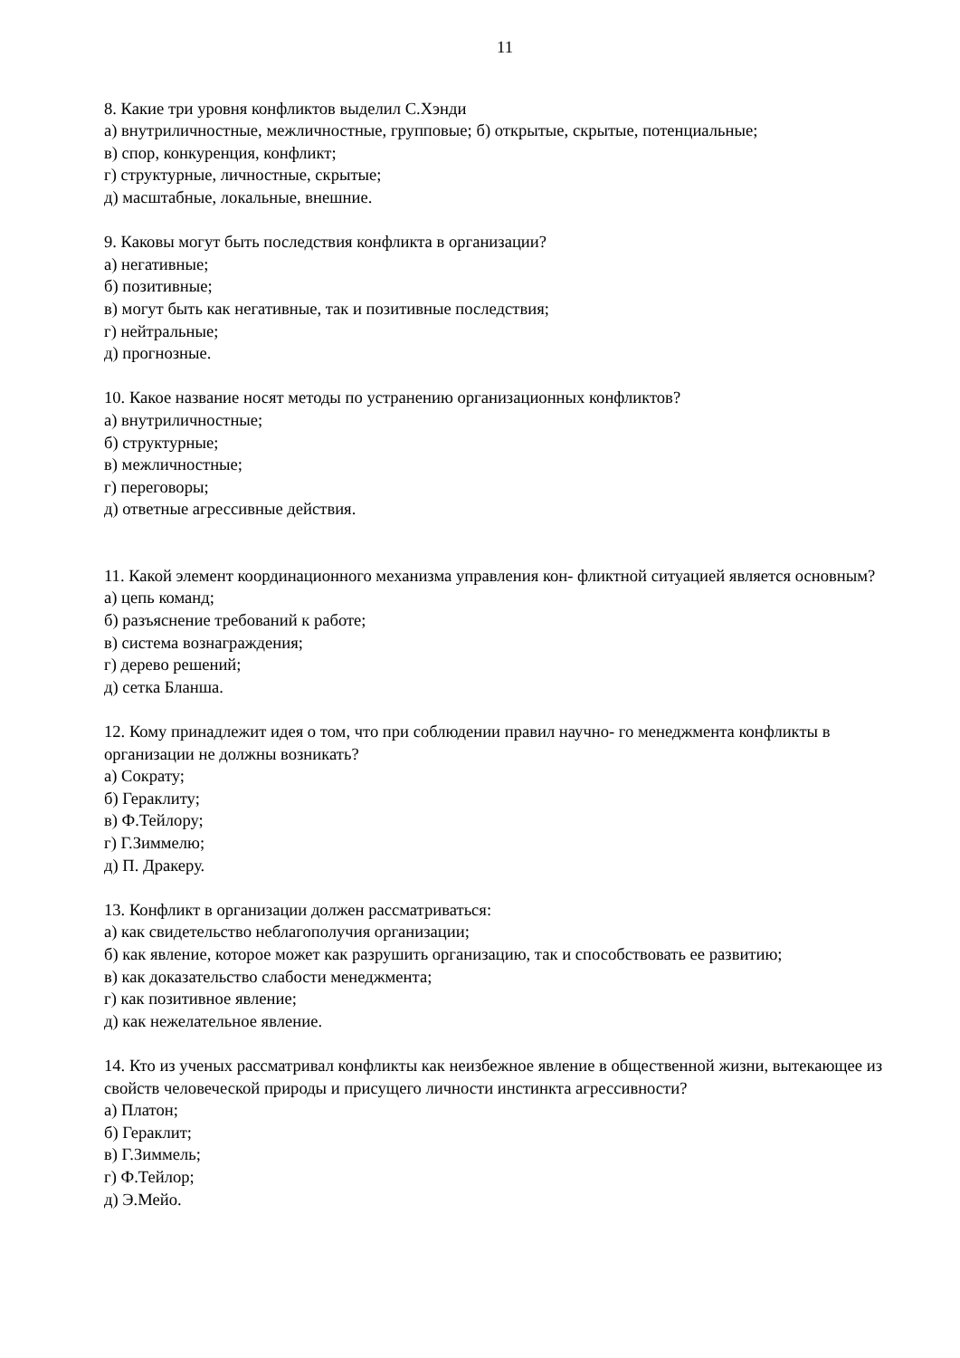11
8. Какие три уровня конфликтов выделил С.Хэнди
а) внутриличностные, межличностные, групповые; б) открытые, скрытые, потенциальные;
в) спор, конкуренция, конфликт;
г) структурные, личностные, скрытые;
д) масштабные, локальные, внешние.
9. Каковы могут быть последствия конфликта в организации?
а) негативные;
б) позитивные;
в) могут быть как негативные, так и позитивные последствия;
г) нейтральные;
д) прогнозные.
10. Какое название носят методы по устранению организационных конфликтов?
а) внутриличностные;
б) структурные;
в) межличностные;
г) переговоры;
д) ответные агрессивные действия.
11. Какой элемент координационного механизма управления кон- фликтной ситуацией является основным?
а) цепь команд;
б) разъяснение требований к работе;
в) система вознаграждения;
г) дерево решений;
д) сетка Бланша.
12. Кому принадлежит идея о том, что при соблюдении правил научно- го менеджмента конфликты в организации не должны возникать?
а) Сократу;
б) Гераклиту;
в) Ф.Тейлору;
г) Г.Зиммелю;
д) П. Дракеру.
13. Конфликт в организации должен рассматриваться:
а) как свидетельство неблагополучия организации;
б) как явление, которое может как разрушить организацию, так и способствовать ее развитию;
в) как доказательство слабости менеджмента;
г) как позитивное явление;
д) как нежелательное явление.
14. Кто из ученых рассматривал конфликты как неизбежное явление в общественной жизни, вытекающее из свойств человеческой природы и присущего личности инстинкта агрессивности?
а) Платон;
б) Гераклит;
в) Г.Зиммель;
г) Ф.Тейлор;
д) Э.Мейо.